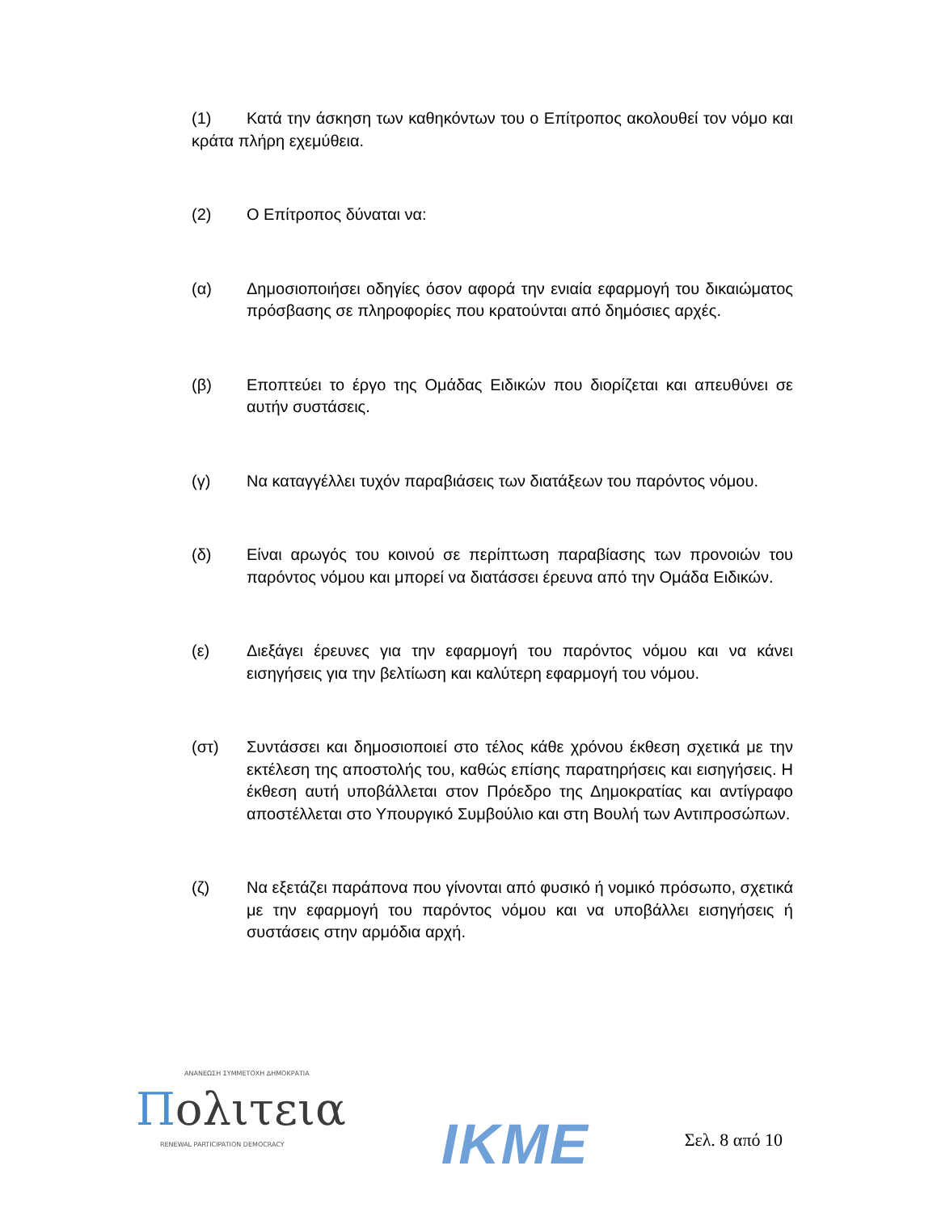(1) Κατά την άσκηση των καθηκόντων του ο Επίτροπος ακολουθεί τον νόμο και κράτα πλήρη εχεμύθεια.
(2) Ο Επίτροπος δύναται να:
(α) Δημοσιοποιήσει οδηγίες όσον αφορά την ενιαία εφαρμογή του δικαιώματος πρόσβασης σε πληροφορίες που κρατούνται από δημόσιες αρχές.
(β) Εποπτεύει το έργο της Ομάδας Ειδικών που διορίζεται και απευθύνει σε αυτήν συστάσεις.
(γ) Να καταγγέλλει τυχόν παραβιάσεις των διατάξεων του παρόντος νόμου.
(δ) Είναι αρωγός του κοινού σε περίπτωση παραβίασης των προνοιών του παρόντος νόμου και μπορεί να διατάσσει έρευνα από την Ομάδα Ειδικών.
(ε) Διεξάγει έρευνες για την εφαρμογή του παρόντος νόμου και να κάνει εισηγήσεις για την βελτίωση και καλύτερη εφαρμογή του νόμου.
(στ) Συντάσσει και δημοσιοποιεί στο τέλος κάθε χρόνου έκθεση σχετικά με την εκτέλεση της αποστολής του, καθώς επίσης παρατηρήσεις και εισηγήσεις. Η έκθεση αυτή υποβάλλεται στον Πρόεδρο της Δημοκρατίας και αντίγραφο αποστέλλεται στο Υπουργικό Συμβούλιο και στη Βουλή των Αντιπροσώπων.
(ζ) Να εξετάζει παράπονα που γίνονται από φυσικό ή νομικό πρόσωπο, σχετικά με την εφαρμογή του παρόντος νόμου και να υποβάλλει εισηγήσεις ή συστάσεις στην αρμόδια αρχή.
ΑΝΑΝΕΩΣΗ ΣΥΜΜΕΤΟΧΗ ΔΗΜΟΚΡΑΤΙΑ
Πολιτεια
RENEWAL PARTICIPATION DEMOCRACY
IKME
Σελ. 8 από 10